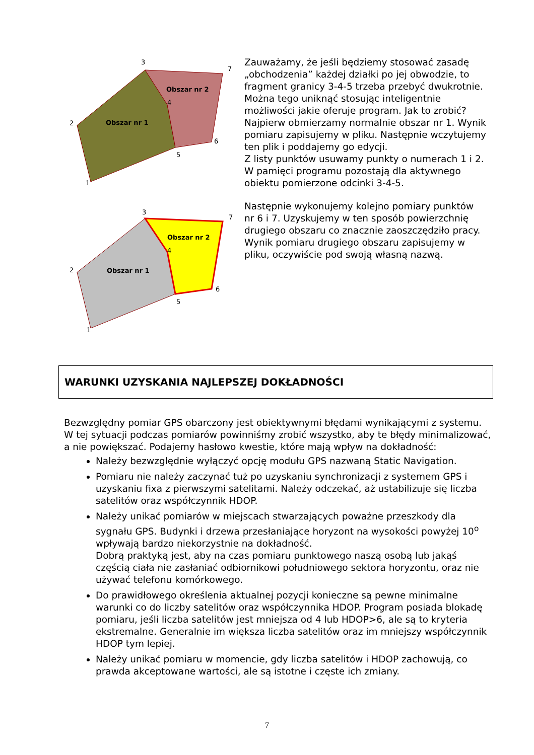3
7
4
2
6
5
1
Obszar nr 1
Obszar nr 2
3
7
4
2
6
5
1
Obszar nr 1
Obszar nr 2
Zauważamy, że jeśli będziemy stosować zasadę „obchodzenia” każdej działki po jej obwodzie, to fragment granicy 3-4-5 trzeba przebyć dwukrotnie. Można tego uniknąć stosując inteligentnie możliwości jakie oferuje program. Jak to zrobić?
Najpierw obmierzamy normalnie obszar nr 1. Wynik pomiaru zapisujemy w pliku. Następnie wczytujemy ten plik i poddajemy go edycji.
Z listy punktów usuwamy punkty o numerach 1 i 2. W pamięci programu pozostają dla aktywnego obiektu pomierzone odcinki 3-4-5.
Następnie wykonujemy kolejno pomiary punktów nr 6 i 7. Uzyskujemy w ten sposób powierzchnię drugiego obszaru co znacznie zaoszczędziło pracy. Wynik pomiaru drugiego obszaru zapisujemy w pliku, oczywiście pod swoją własną nazwą.
WARUNKI UZYSKANIA NAJLEPSZEJ DOKŁADNOŚCI
Bezwzględny pomiar GPS obarczony jest obiektywnymi błędami wynikającymi z systemu. W tej sytuacji podczas pomiarów powinniśmy zrobić wszystko, aby te błędy minimalizować, a nie powiększać. Podajemy hasłowo kwestie, które mają wpływ na dokładność:
Należy bezwzględnie wyłączyć opcję modułu GPS nazwaną Static Navigation.
Pomiaru nie należy zaczynać tuż po uzyskaniu synchronizacji z systemem GPS i uzyskaniu fixa z pierwszymi satelitami. Należy odczekać, aż ustabilizuje się liczba satelitów oraz współczynnik HDOP.
Należy unikać pomiarów w miejscach stwarzających poważne przeszkody dla sygnału GPS. Budynki i drzewa przesłaniające horyzont na wysokości powyżej 10<sup>o</sup> wpływają bardzo niekorzystnie na dokładność.
Dobrą praktyką jest, aby na czas pomiaru punktowego naszą osobą lub jakąś częścią ciała nie zasłaniać odbiornikowi południowego sektora horyzontu, oraz nie używać telefonu komórkowego.
Do prawidłowego określenia aktualnej pozycji konieczne są pewne minimalne warunki co do liczby satelitów oraz współczynnika HDOP. Program posiada blokadę pomiaru, jeśli liczba satelitów jest mniejsza od 4 lub HDOP>6, ale są to kryteria ekstremalne. Generalnie im większa liczba satelitów oraz im mniejszy współczynnik HDOP tym lepiej.
Należy unikać pomiaru w momencie, gdy liczba satelitów i HDOP zachowują, co prawda akceptowane wartości, ale są istotne i częste ich zmiany.
7